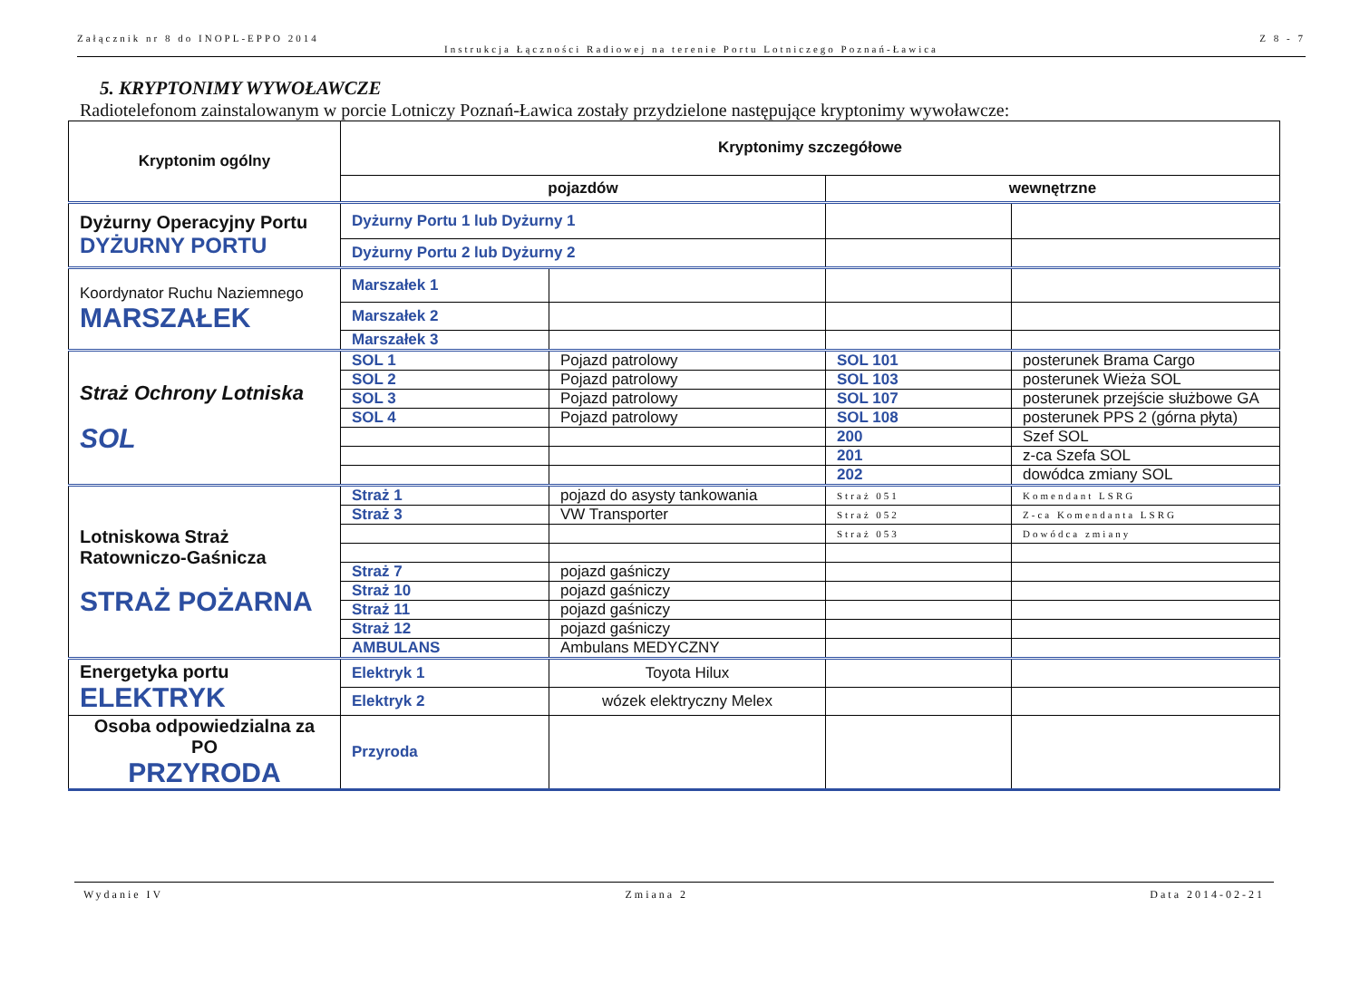Załącznik nr 8 do INOPL-EPPO 2014 Z 8 - 7
Instrukcja Łączności Radiowej na terenie Portu Lotniczego Poznań-Ławica
5. KRYPTONIMY WYWOŁAWCZE
Radiotelefonom zainstalowanym w porcie Lotniczy Poznań-Ławica zostały przydzielone następujące kryptonimy wywoławcze:
| Kryptonim ogólny | Kryptonimy szczegółowe | | | |
| --- | --- | --- | --- | --- |
| | pojazdów | | wewnętrzne | |
| Dyżurny Operacyjny Portu DYŻURNY PORTU | Dyżurny Portu 1 lub Dyżurny 1 | | | |
| | Dyżurny Portu 2 lub Dyżurny 2 | | | |
| Koordynator Ruchu Naziemnego MARSZAŁEK | Marszałek 1 | | | |
| | Marszałek 2 | | | |
| | Marszałek 3 | | | |
| Straż Ochrony Lotniska SOL | SOL 1 | Pojazd patrolowy | SOL 101 | posterunek Brama Cargo |
| | SOL 2 | Pojazd patrolowy | SOL 103 | posterunek Wieża SOL |
| | SOL 3 | Pojazd patrolowy | SOL 107 | posterunek przejście służbowe GA |
| | SOL 4 | Pojazd patrolowy | SOL 108 | posterunek PPS 2 (górna płyta) |
| | | | 200 | Szef SOL |
| | | | 201 | z-ca Szefa SOL |
| | | | 202 | dowódca zmiany SOL |
| Lotniskowa Straż Ratowniczo-Gaśnicza STRAŻ POŻARNA | Straż 1 | pojazd do asysty tankowania | Straż 051 | Komendant LSRG |
| | Straż 3 | VW Transporter | Straż 052 | Z-ca Komendanta LSRG |
| | | | Straż 053 | Dowódca zmiany |
| | Straż 7 | pojazd gaśniczy | | |
| | Straż 10 | pojazd gaśniczy | | |
| | Straż 11 | pojazd gaśniczy | | |
| | Straż 12 | pojazd gaśniczy | | |
| | AMBULANS | Ambulans MEDYCZNY | | |
| Energetyka portu ELEKTRYK | Elektryk 1 | Toyota Hilux | | |
| | Elektryk 2 | wózek elektryczny Melex | | |
| Osoba odpowiedzialna za PO PRZYRODA | Przyroda | | | |
Wydanie IV Zmiana 2 Data 2014-02-21